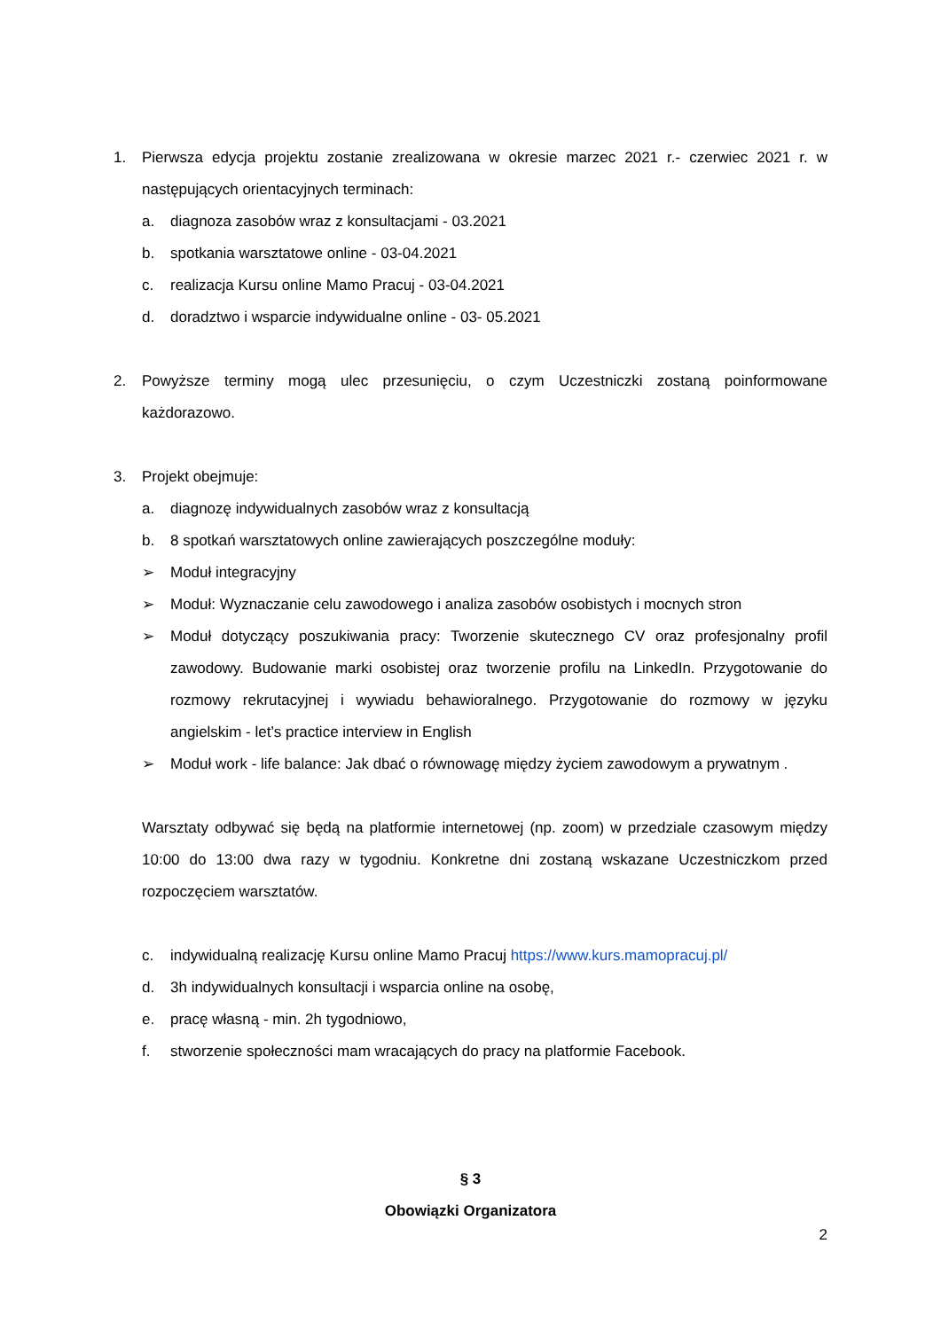1.
Pierwsza edycja projektu zostanie zrealizowana w okresie marzec 2021 r.- czerwiec 2021 r. w następujących orientacyjnych terminach:
a. diagnoza zasobów wraz z konsultacjami - 03.2021
b. spotkania warsztatowe online - 03-04.2021
c. realizacja Kursu online Mamo Pracuj - 03-04.2021
d. doradztwo i wsparcie indywidualne online - 03- 05.2021
2.
Powyższe terminy mogą ulec przesunięciu, o czym Uczestniczki zostaną poinformowane każdorazowo.
3. Projekt obejmuje:
a. diagnozę indywidualnych zasobów wraz z konsultacją
b. 8 spotkań warsztatowych online zawierających poszczególne moduły:
➢ Moduł integracyjny
➢ Moduł: Wyznaczanie celu zawodowego i analiza zasobów osobistych i mocnych stron
➢
Moduł dotyczący poszukiwania pracy: Tworzenie skutecznego CV oraz profesjonalny profil zawodowy. Budowanie marki osobistej oraz tworzenie profilu na LinkedIn. Przygotowanie do rozmowy rekrutacyjnej i wywiadu behawioralnego. Przygotowanie do rozmowy w języku angielskim - let’s practice interview in English
➢ Moduł work - life balance: Jak dbać o równowagę między życiem zawodowym a prywatnym .
Warsztaty odbywać się będą na platformie internetowej (np. zoom) w przedziale czasowym między 10:00 do 13:00 dwa razy w tygodniu. Konkretne dni zostaną wskazane Uczestniczkom przed rozpoczęciem warsztatów.
c. indywidualną realizację Kursu online Mamo Pracuj https://www.kurs.mamopracuj.pl/
d. 3h indywidualnych konsultacji i wsparcia online na osobę,
e. pracę własną - min. 2h tygodniowo,
f. stworzenie społeczności mam wracających do pracy na platformie Facebook.
§ 3
Obowiązki Organizatora
2